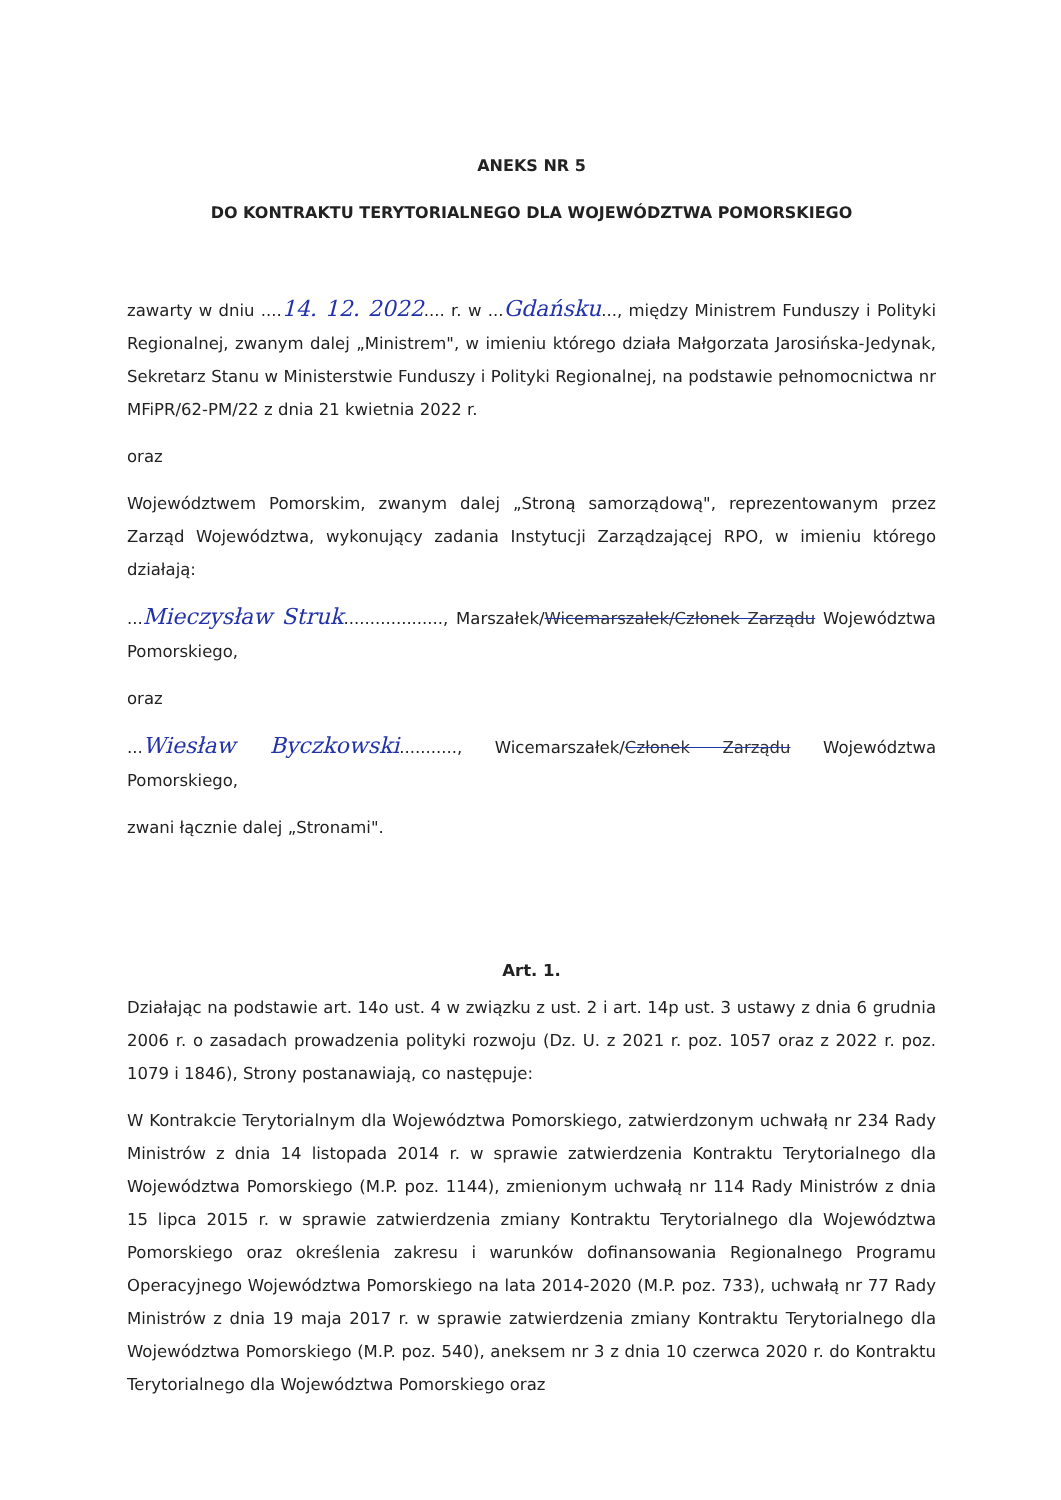ANEKS NR 5
DO KONTRAKTU TERYTORIALNEGO DLA WOJEWÓDZTWA POMORSKIEGO
zawarty w dniu ....14. 12. 2022.... r. w ...Gdańsku..., między Ministrem Funduszy i Polityki Regionalnej, zwanym dalej „Ministrem", w imieniu którego działa Małgorzata Jarosińska-Jedynak, Sekretarz Stanu w Ministerstwie Funduszy i Polityki Regionalnej, na podstawie pełnomocnictwa nr MFiPR/62-PM/22 z dnia 21 kwietnia 2022 r.
oraz
Województwem Pomorskim, zwanym dalej „Stroną samorządową", reprezentowanym przez Zarząd Województwa, wykonujący zadania Instytucji Zarządzającej RPO, w imieniu którego działają:
...Mieczysław Struk..................., Marszałek/Wicemarszałek/Członek Zarządu Województwa Pomorskiego,
oraz
...Wiesław Byczkowski..........., Wicemarszałek/Członek Zarządu Województwa Pomorskiego,
zwani łącznie dalej „Stronami".
Art. 1.
Działając na podstawie art. 14o ust. 4 w związku z ust. 2 i art. 14p ust. 3 ustawy z dnia 6 grudnia 2006 r. o zasadach prowadzenia polityki rozwoju (Dz. U. z 2021 r. poz. 1057 oraz z 2022 r. poz. 1079 i 1846), Strony postanawiają, co następuje:
W Kontrakcie Terytorialnym dla Województwa Pomorskiego, zatwierdzonym uchwałą nr 234 Rady Ministrów z dnia 14 listopada 2014 r. w sprawie zatwierdzenia Kontraktu Terytorialnego dla Województwa Pomorskiego (M.P. poz. 1144), zmienionym uchwałą nr 114 Rady Ministrów z dnia 15 lipca 2015 r. w sprawie zatwierdzenia zmiany Kontraktu Terytorialnego dla Województwa Pomorskiego oraz określenia zakresu i warunków dofinansowania Regionalnego Programu Operacyjnego Województwa Pomorskiego na lata 2014-2020 (M.P. poz. 733), uchwałą nr 77 Rady Ministrów z dnia 19 maja 2017 r. w sprawie zatwierdzenia zmiany Kontraktu Terytorialnego dla Województwa Pomorskiego (M.P. poz. 540), aneksem nr 3 z dnia 10 czerwca 2020 r. do Kontraktu Terytorialnego dla Województwa Pomorskiego oraz